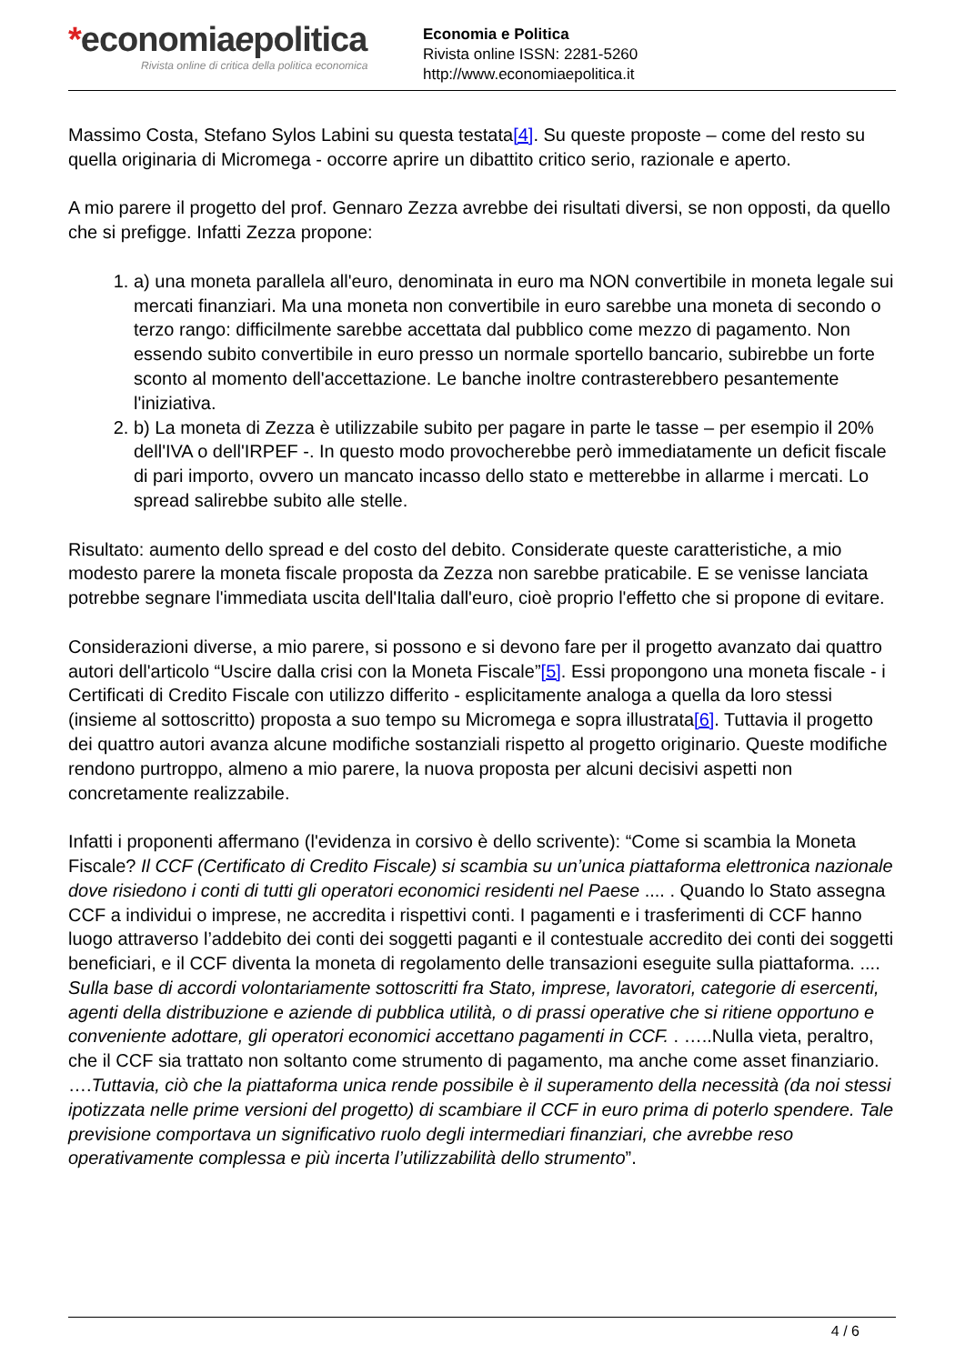*economiaepolitica
Rivista online di critica della politica economica
Economia e Politica
Rivista online ISSN: 2281-5260
http://www.economiaepolitica.it
Massimo Costa, Stefano Sylos Labini su questa testata[4]. Su queste proposte – come del resto su quella originaria di Micromega - occorre aprire un dibattito critico serio, razionale e aperto.
A mio parere il progetto del prof. Gennaro Zezza avrebbe dei risultati diversi, se non opposti, da quello che si prefigge. Infatti Zezza propone:
1. a) una moneta parallela all'euro, denominata in euro ma NON convertibile in moneta legale sui mercati finanziari. Ma una moneta non convertibile in euro sarebbe una moneta di secondo o terzo rango: difficilmente sarebbe accettata dal pubblico come mezzo di pagamento. Non essendo subito convertibile in euro presso un normale sportello bancario, subirebbe un forte sconto al momento dell'accettazione. Le banche inoltre contrasterebbero pesantemente l'iniziativa.
2. b) La moneta di Zezza è utilizzabile subito per pagare in parte le tasse – per esempio il 20% dell'IVA o dell'IRPEF -. In questo modo provocherebbe però immediatamente un deficit fiscale di pari importo, ovvero un mancato incasso dello stato e metterebbe in allarme i mercati. Lo spread salirebbe subito alle stelle.
Risultato: aumento dello spread e del costo del debito. Considerate queste caratteristiche, a mio modesto parere la moneta fiscale proposta da Zezza non sarebbe praticabile. E se venisse lanciata potrebbe segnare l'immediata uscita dell'Italia dall'euro, cioè proprio l'effetto che si propone di evitare.
Considerazioni diverse, a mio parere, si possono e si devono fare per il progetto avanzato dai quattro autori dell'articolo “Uscire dalla crisi con la Moneta Fiscale”[5]. Essi propongono una moneta fiscale - i Certificati di Credito Fiscale con utilizzo differito - esplicitamente analoga a quella da loro stessi (insieme al sottoscritto) proposta a suo tempo su Micromega e sopra illustrata[6]. Tuttavia il progetto dei quattro autori avanza alcune modifiche sostanziali rispetto al progetto originario. Queste modifiche rendono purtroppo, almeno a mio parere, la nuova proposta per alcuni decisivi aspetti non concretamente realizzabile.
Infatti i proponenti affermano (l'evidenza in corsivo è dello scrivente): “Come si scambia la Moneta Fiscale? Il CCF (Certificato di Credito Fiscale) si scambia su un’unica piattaforma elettronica nazionale dove risiedono i conti di tutti gli operatori economici residenti nel Paese .... . Quando lo Stato assegna CCF a individui o imprese, ne accredita i rispettivi conti. I pagamenti e i trasferimenti di CCF hanno luogo attraverso l’addebito dei conti dei soggetti paganti e il contestuale accredito dei conti dei soggetti beneficiari, e il CCF diventa la moneta di regolamento delle transazioni eseguite sulla piattaforma. .... Sulla base di accordi volontariamente sottoscritti fra Stato, imprese, lavoratori, categorie di esercenti, agenti della distribuzione e aziende di pubblica utilità, o di prassi operative che si ritiene opportuno e conveniente adottare, gli operatori economici accettano pagamenti in CCF. . …..Nulla vieta, peraltro, che il CCF sia trattato non soltanto come strumento di pagamento, ma anche come asset finanziario. ….Tuttavia, ciò che la piattaforma unica rende possibile è il superamento della necessità (da noi stessi ipotizzata nelle prime versioni del progetto) di scambiare il CCF in euro prima di poterlo spendere. Tale previsione comportava un significativo ruolo degli intermediari finanziari, che avrebbe reso operativamente complessa e più incerta l’utilizzabilità dello strumento”.
4 / 6